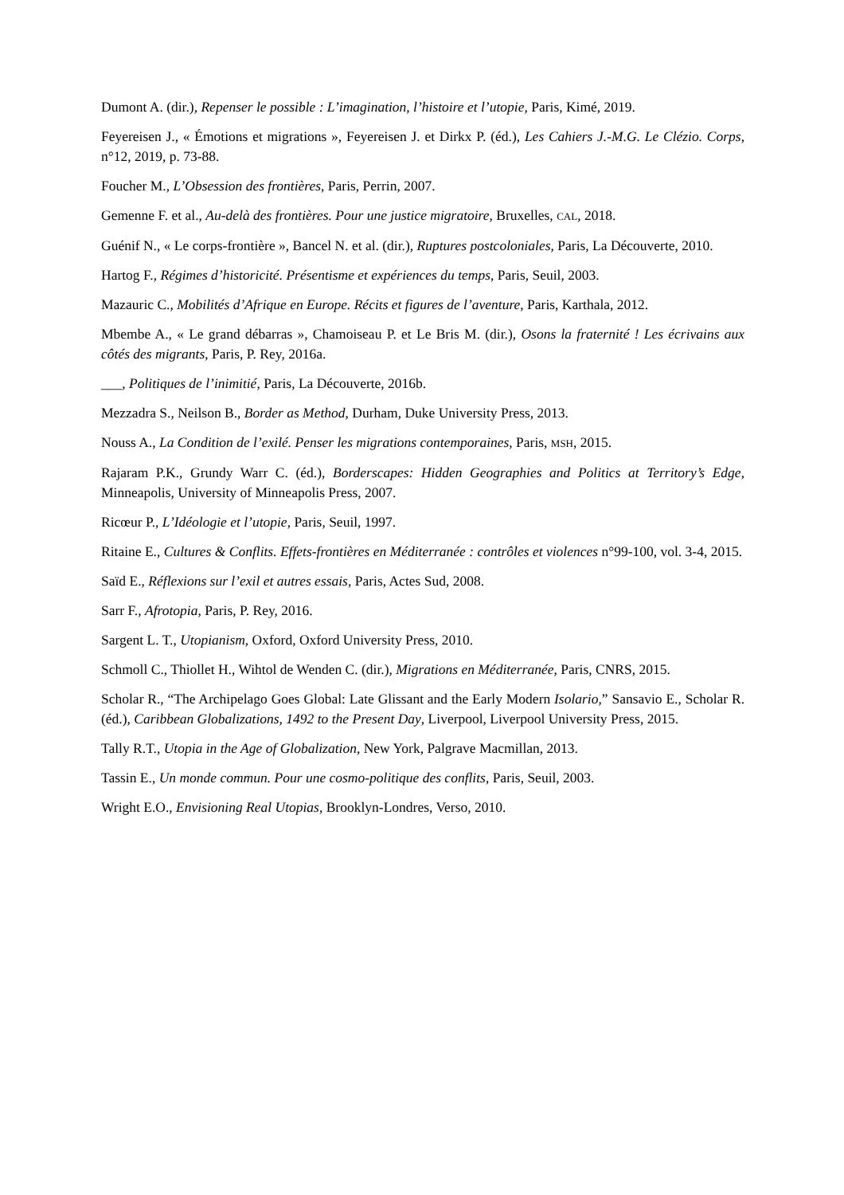Dumont A. (dir.), Repenser le possible : L’imagination, l’histoire et l’utopie, Paris, Kimé, 2019.
Feyereisen J., « Émotions et migrations », Feyereisen J. et Dirkx P. (éd.), Les Cahiers J.-M.G. Le Clézio. Corps, n°12, 2019, p. 73-88.
Foucher M., L’Obsession des frontières, Paris, Perrin, 2007.
Gemenne F. et al., Au-delà des frontières. Pour une justice migratoire, Bruxelles, CAL, 2018.
Guénif N., « Le corps-frontière », Bancel N. et al. (dir.), Ruptures postcoloniales, Paris, La Découverte, 2010.
Hartog F., Régimes d’historicité. Présentisme et expériences du temps, Paris, Seuil, 2003.
Mazauric C., Mobilités d’Afrique en Europe. Récits et figures de l’aventure, Paris, Karthala, 2012.
Mbembe A., « Le grand débarras », Chamoiseau P. et Le Bris M. (dir.), Osons la fraternité ! Les écrivains aux côtés des migrants, Paris, P. Rey, 2016a.
___, Politiques de l’inimitié, Paris, La Découverte, 2016b.
Mezzadra S., Neilson B., Border as Method, Durham, Duke University Press, 2013.
Nouss A., La Condition de l’exilé. Penser les migrations contemporaines, Paris, MSH, 2015.
Rajaram P.K., Grundy Warr C. (éd.), Borderscapes: Hidden Geographies and Politics at Territory’s Edge, Minneapolis, University of Minneapolis Press, 2007.
Ricœur P., L’Idéologie et l’utopie, Paris, Seuil, 1997.
Ritaine E., Cultures & Conflits. Effets-frontières en Méditerranée : contrôles et violences n°99-100, vol. 3-4, 2015.
Saïd E., Réflexions sur l’exil et autres essais, Paris, Actes Sud, 2008.
Sarr F., Afrotopia, Paris, P. Rey, 2016.
Sargent L. T., Utopianism, Oxford, Oxford University Press, 2010.
Schmoll C., Thiollet H., Wihtol de Wenden C. (dir.), Migrations en Méditerranée, Paris, CNRS, 2015.
Scholar R., “The Archipelago Goes Global: Late Glissant and the Early Modern Isolario,” Sansavio E., Scholar R. (éd.), Caribbean Globalizations, 1492 to the Present Day, Liverpool, Liverpool University Press, 2015.
Tally R.T., Utopia in the Age of Globalization, New York, Palgrave Macmillan, 2013.
Tassin E., Un monde commun. Pour une cosmo-politique des conflits, Paris, Seuil, 2003.
Wright E.O., Envisioning Real Utopias, Brooklyn-Londres, Verso, 2010.